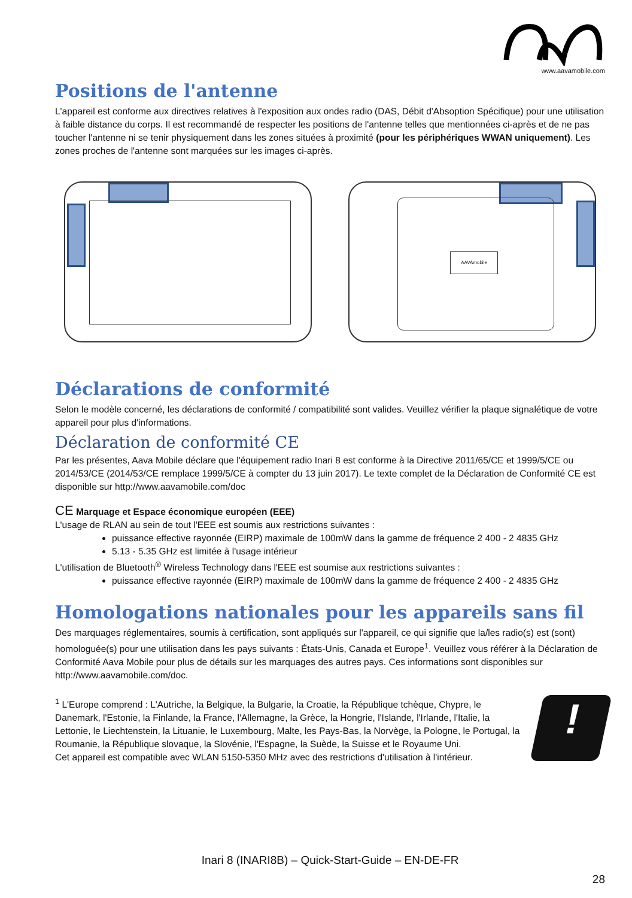www.aavamobile.com
Positions de l'antenne
L'appareil est conforme aux directives relatives à l'exposition aux ondes radio (DAS, Débit d'Absoption Spécifique) pour une utilisation à faible distance du corps. Il est recommandé de respecter les positions de l'antenne telles que mentionnées ci-après et de ne pas toucher l'antenne ni se tenir physiquement dans les zones situées à proximité (pour les périphériques WWAN uniquement). Les zones proches de l'antenne sont marquées sur les images ci-après.
AAVAmobile
Déclarations de conformité
Selon le modèle concerné, les déclarations de conformité / compatibilité sont valides. Veuillez vérifier la plaque signalétique de votre appareil pour plus d'informations.
Déclaration de conformité CE
Par les présentes, Aava Mobile déclare que l'équipement radio Inari 8 est conforme à la Directive 2011/65/CE et 1999/5/CE ou 2014/53/CE (2014/53/CE remplace 1999/5/CE à compter du 13 juin 2017). Le texte complet de la Déclaration de Conformité CE est disponible sur http://www.aavamobile.com/doc
CE Marquage et Espace économique européen (EEE)
L'usage de RLAN au sein de tout l'EEE est soumis aux restrictions suivantes :
puissance effective rayonnée (EIRP) maximale de 100mW dans la gamme de fréquence 2 400 - 2 4835 GHz
5.13 - 5.35 GHz est limitée à l'usage intérieur
L'utilisation de Bluetooth<sup>®</sup> Wireless Technology dans l'EEE est soumise aux restrictions suivantes :
puissance effective rayonnée (EIRP) maximale de 100mW dans la gamme de fréquence 2 400 - 2 4835 GHz
Homologations nationales pour les appareils sans fil
Des marquages réglementaires, soumis à certification, sont appliqués sur l'appareil, ce qui signifie que la/les radio(s) est (sont) homologuée(s) pour une utilisation dans les pays suivants : États-Unis, Canada et Europe<sup>1</sup>. Veuillez vous référer à la Déclaration de Conformité Aava Mobile pour plus de détails sur les marquages des autres pays. Ces informations sont disponibles sur http://www.aavamobile.com/doc.
<sup>1</sup> L'Europe comprend : L'Autriche, la Belgique, la Bulgarie, la Croatie, la République tchèque, Chypre, le Danemark, l'Estonie, la Finlande, la France, l'Allemagne, la Grèce, la Hongrie, l'Islande, l'Irlande, l'Italie, la Lettonie, le Liechtenstein, la Lituanie, le Luxembourg, Malte, les Pays-Bas, la Norvège, la Pologne, le Portugal, la Roumanie, la République slovaque, la Slovénie, l'Espagne, la Suède, la Suisse et le Royaume Uni.
Cet appareil est compatible avec WLAN 5150-5350 MHz avec des restrictions d'utilisation à l'intérieur.
!
Inari 8 (INARI8B) – Quick-Start-Guide – EN-DE-FR
28